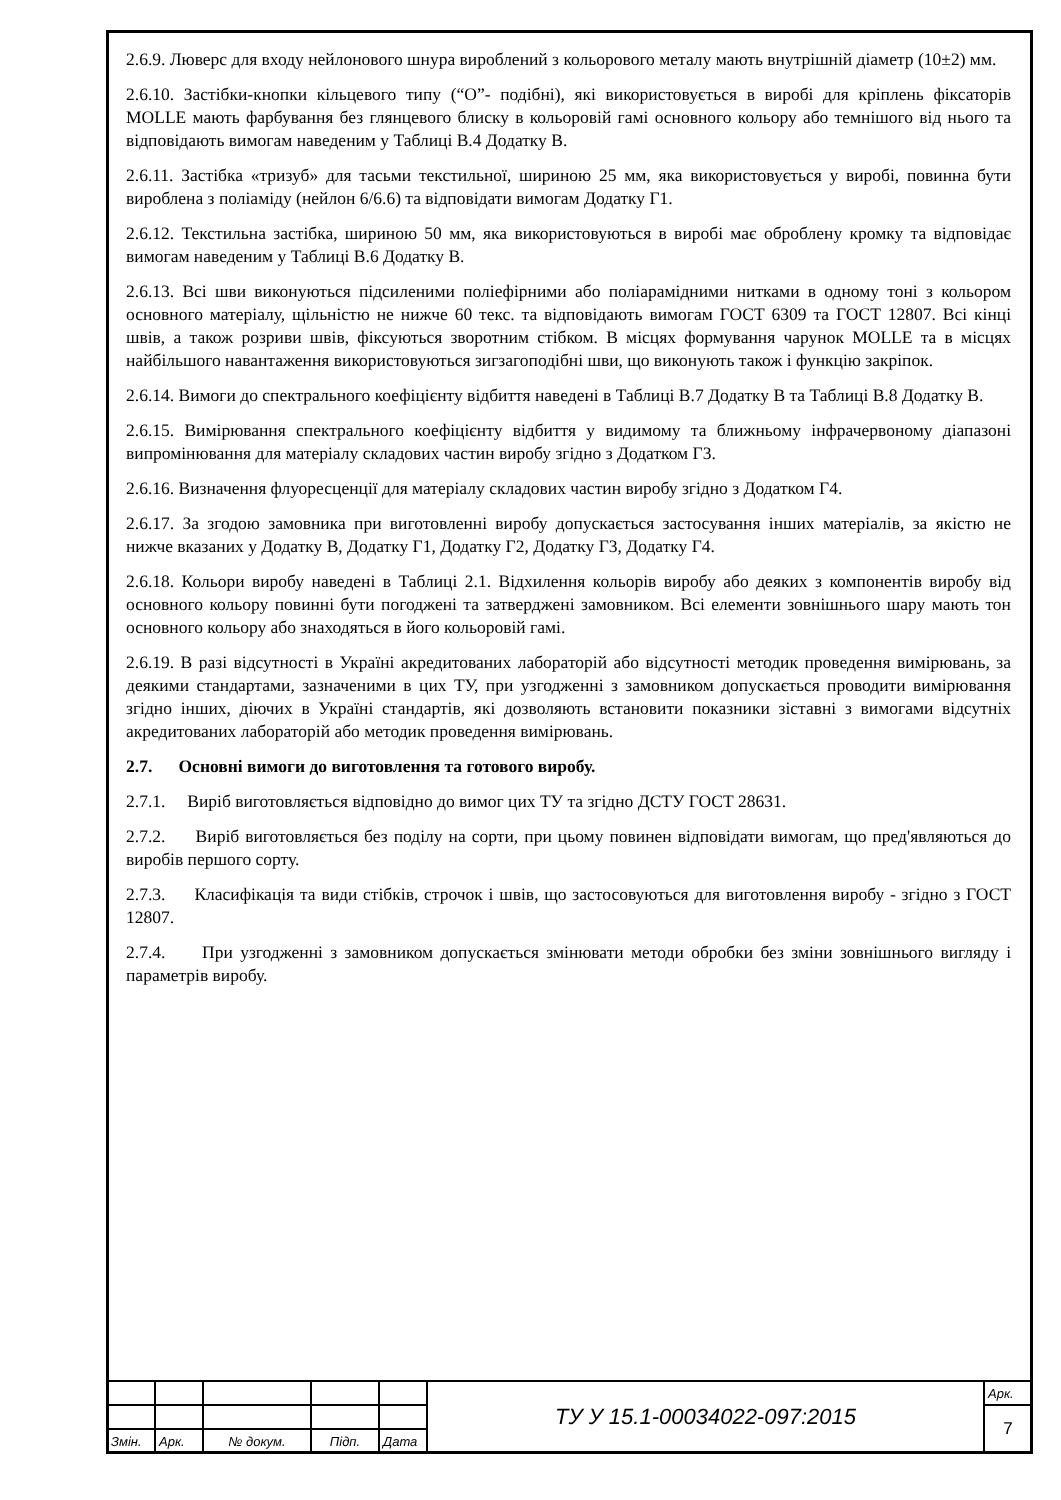2.6.9. Люверс для входу нейлонового шнура вироблений з кольорового металу мають внутрішній діаметр (10±2) мм.
2.6.10. Застібки-кнопки кільцевого типу (“О”- подібні), які використовується в виробі для кріплень фіксаторів MOLLE мають фарбування без глянцевого блиску в кольоровій гамі основного кольору або темнішого від нього та відповідають вимогам наведеним у Таблиці В.4 Додатку В.
2.6.11. Застібка «тризуб» для тасьми текстильної, шириною 25 мм, яка використовується у виробі, повинна бути вироблена з поліаміду (нейлон 6/6.6) та відповідати вимогам Додатку Г1.
2.6.12. Текстильна застібка, шириною 50 мм, яка використовуються в виробі має оброблену кромку та відповідає вимогам наведеним у Таблиці В.6 Додатку В.
2.6.13. Всі шви виконуються підсиленими поліефірними або поліарамідними нитками в одному тоні з кольором основного матеріалу, щільністю не нижче 60 текс. та відповідають вимогам ГОСТ 6309 та ГОСТ 12807. Всі кінці швів, а також розриви швів, фіксуються зворотним стібком. В місцях формування чарунок MOLLE та в місцях найбільшого навантаження використовуються зигзагоподібні шви, що виконують також і функцію закріпок.
2.6.14. Вимоги до спектрального коефіцієнту відбиття наведені в Таблиці В.7 Додатку В та Таблиці В.8 Додатку В.
2.6.15. Вимірювання спектрального коефіцієнту відбиття у видимому та ближньому інфрачервоному діапазоні випромінювання для матеріалу складових частин виробу згідно з Додатком Г3.
2.6.16. Визначення флуоресценції для матеріалу складових частин виробу згідно з Додатком Г4.
2.6.17. За згодою замовника при виготовленні виробу допускається застосування інших матеріалів, за якістю не нижче вказаних у Додатку В, Додатку Г1, Додатку Г2, Додатку Г3, Додатку Г4.
2.6.18. Кольори виробу наведені в Таблиці 2.1. Відхилення кольорів виробу або деяких з компонентів виробу від основного кольору повинні бути погоджені та затверджені замовником. Всі елементи зовнішнього шару мають тон основного кольору або знаходяться в його кольоровій гамі.
2.6.19. В разі відсутності в Україні акредитованих лабораторій або відсутності методик проведення вимірювань, за деякими стандартами, зазначеними в цих ТУ, при узгодженні з замовником допускається проводити вимірювання згідно інших, діючих в Україні стандартів, які дозволяють встановити показники зіставні з вимогами відсутніх акредитованих лабораторій або методик проведення вимірювань.
2.7. Основні вимоги до виготовлення та готового виробу.
2.7.1. Виріб виготовляється відповідно до вимог цих ТУ та згідно ДСТУ ГОСТ 28631.
2.7.2. Виріб виготовляється без поділу на сорти, при цьому повинен відповідати вимогам, що пред'являються до виробів першого сорту.
2.7.3. Класифікація та види стібків, строчок і швів, що застосовуються для виготовлення виробу - згідно з ГОСТ 12807.
2.7.4. При узгодженні з замовником допускається змінювати методи обробки без зміни зовнішнього вигляду і параметрів виробу.
| | | | | | ТУ У 15.1-00034022-097:2015 | Арк. |
| | | | | | | 7 |
| Змін. | Арк. | № докум. | Підп. | Дата | | |